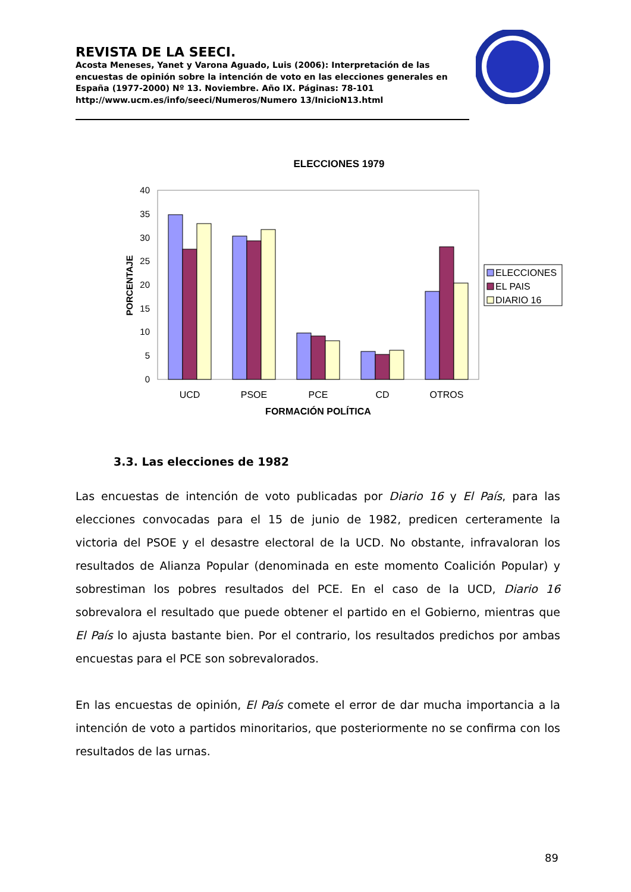REVISTA DE LA SEECI.
Acosta Meneses, Yanet y Varona Aguado, Luis (2006): Interpretación de las encuestas de opinión sobre la intención de voto en las elecciones generales en España (1977-2000) Nº 13. Noviembre. Año IX. Páginas: 78-101 http://www.ucm.es/info/seeci/Numeros/Numero 13/InicioN13.html
ELECCIONES 1979
0
5
10
15
20
25
30
35
40
PORCENTAJE
UCD
PSOE
PCE
CD
OTROS
FORMACIÓN POLÍTICA
ELECCIONES
EL PAIS
DIARIO 16
3.3. Las elecciones de 1982
Las encuestas de intención de voto publicadas por Diario 16 y El País, para las elecciones convocadas para el 15 de junio de 1982, predicen certeramente la victoria del PSOE y el desastre electoral de la UCD. No obstante, infravaloran los resultados de Alianza Popular (denominada en este momento Coalición Popular) y sobrestiman los pobres resultados del PCE. En el caso de la UCD, Diario 16 sobrevalora el resultado que puede obtener el partido en el Gobierno, mientras que El País lo ajusta bastante bien. Por el contrario, los resultados predichos por ambas encuestas para el PCE son sobrevalorados.
En las encuestas de opinión, El País comete el error de dar mucha importancia a la intención de voto a partidos minoritarios, que posteriormente no se confirma con los resultados de las urnas.
89